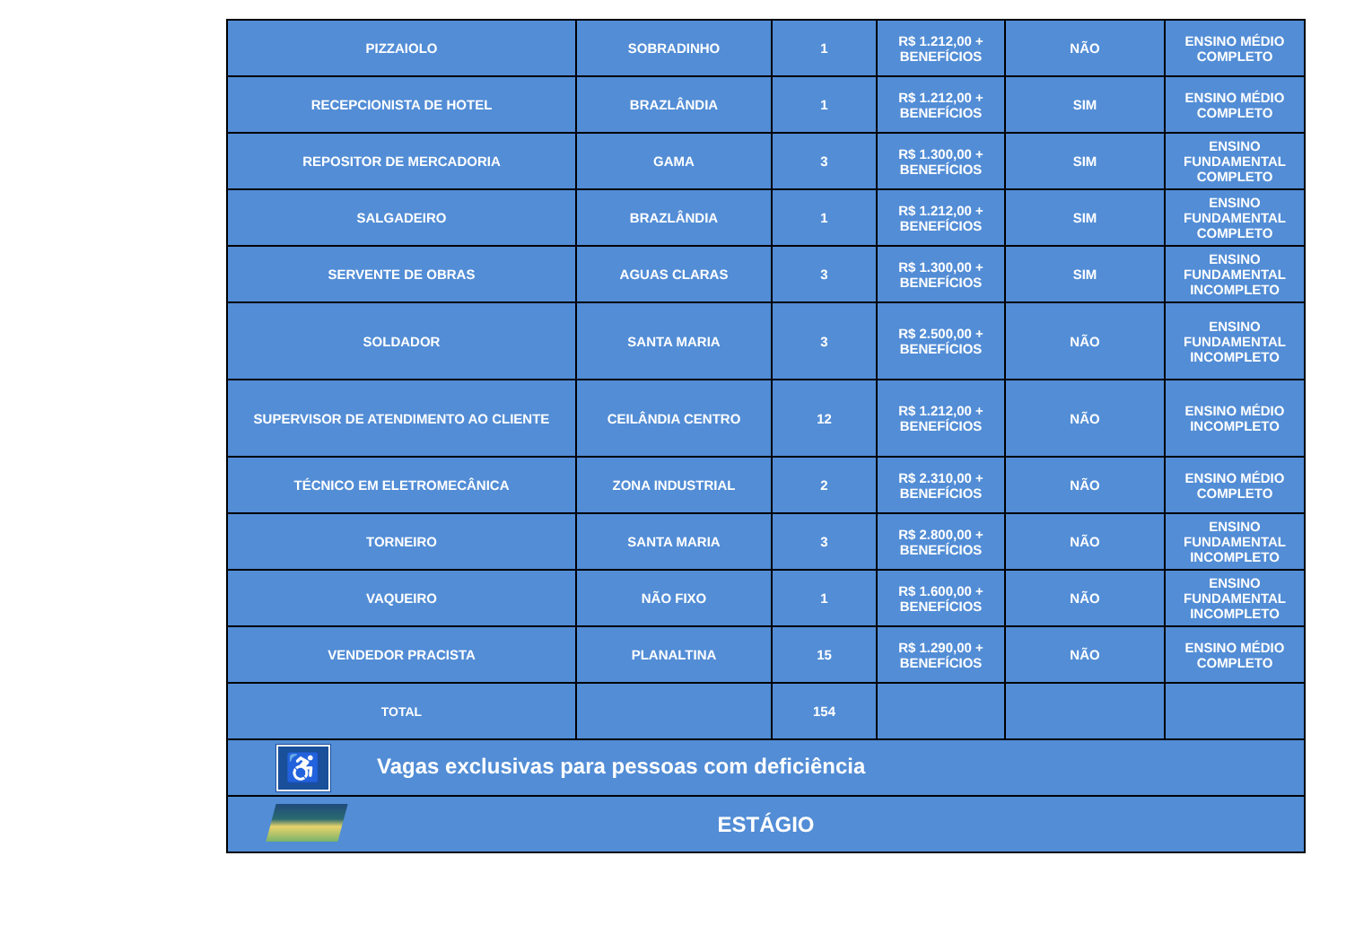| PIZZAIOLO | SOBRADINHO | 1 | R$ 1.212,00 + BENEFÍCIOS | NÃO | ENSINO MÉDIO COMPLETO |
| RECEPCIONISTA DE HOTEL | BRAZLÂNDIA | 1 | R$ 1.212,00 + BENEFÍCIOS | SIM | ENSINO MÉDIO COMPLETO |
| REPOSITOR DE MERCADORIA | GAMA | 3 | R$ 1.300,00 + BENEFÍCIOS | SIM | ENSINO FUNDAMENTAL COMPLETO |
| SALGADEIRO | BRAZLÂNDIA | 1 | R$ 1.212,00 + BENEFÍCIOS | SIM | ENSINO FUNDAMENTAL COMPLETO |
| SERVENTE DE OBRAS | AGUAS CLARAS | 3 | R$ 1.300,00 + BENEFÍCIOS | SIM | ENSINO FUNDAMENTAL INCOMPLETO |
| SOLDADOR | SANTA MARIA | 3 | R$ 2.500,00 + BENEFÍCIOS | NÃO | ENSINO FUNDAMENTAL INCOMPLETO |
| SUPERVISOR DE ATENDIMENTO AO CLIENTE | CEILÂNDIA CENTRO | 12 | R$ 1.212,00 + BENEFÍCIOS | NÃO | ENSINO MÉDIO INCOMPLETO |
| TÉCNICO EM ELETROMECÂNICA | ZONA INDUSTRIAL | 2 | R$ 2.310,00 + BENEFÍCIOS | NÃO | ENSINO MÉDIO COMPLETO |
| TORNEIRO | SANTA MARIA | 3 | R$ 2.800,00 + BENEFÍCIOS | NÃO | ENSINO FUNDAMENTAL INCOMPLETO |
| VAQUEIRO | NÃO FIXO | 1 | R$ 1.600,00 + BENEFÍCIOS | NÃO | ENSINO FUNDAMENTAL INCOMPLETO |
| VENDEDOR PRACISTA | PLANALTINA | 15 | R$ 1.290,00 + BENEFÍCIOS | NÃO | ENSINO MÉDIO COMPLETO |
| TOTAL | | 154 | | | |
| ♿ Vagas exclusivas para pessoas com deficiência | | | | | |
| ESTÁGIO | | | | | |